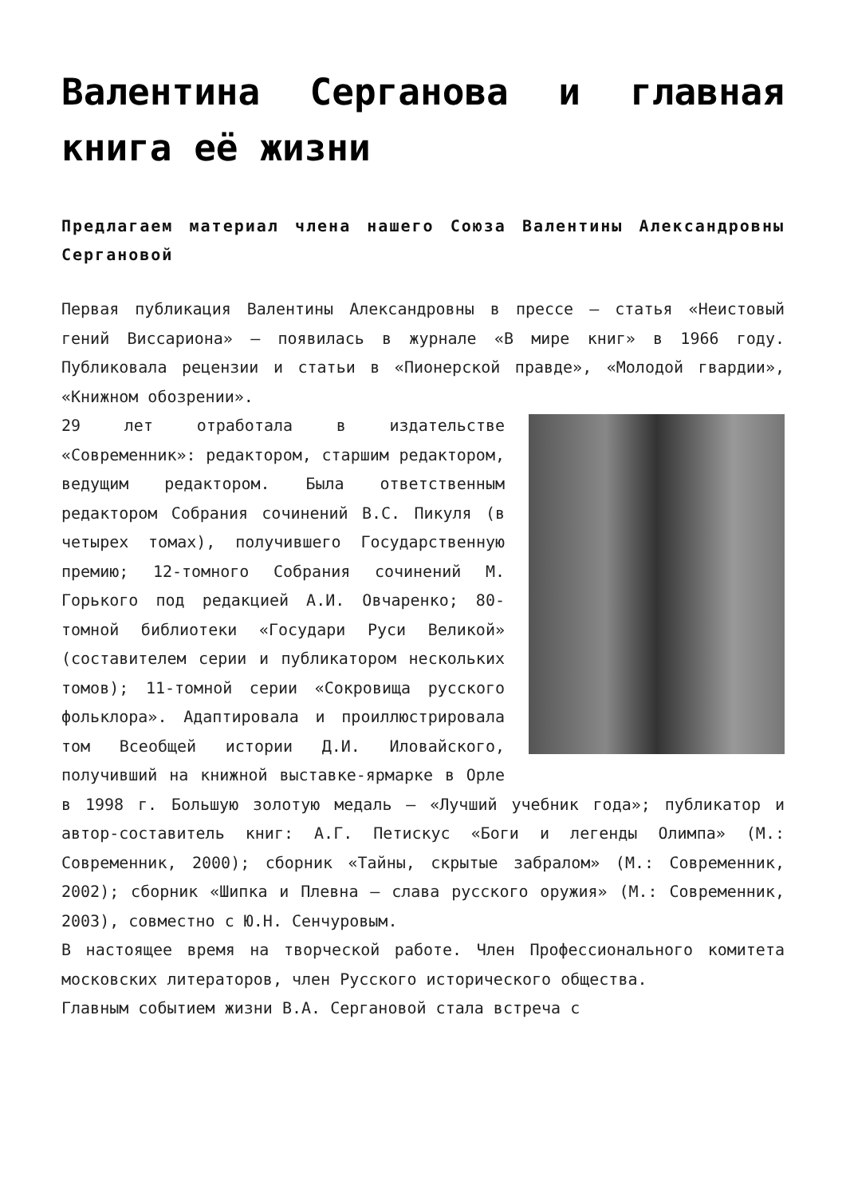Валентина Серганова и главная книга её жизни
Предлагаем материал члена нашего Союза Валентины Александровны Сергановой
Первая публикация Валентины Александровны в прессе — статья «Неистовый гений Виссариона» — появилась в журнале «В мире книг» в 1966 году. Публиковала рецензии и статьи в «Пионерской правде», «Молодой гвардии», «Книжном обозрении».
29 лет отработала в издательстве «Современник»: редактором, старшим редактором, ведущим редактором. Была ответственным редактором Собрания сочинений В.С. Пикуля (в четырех томах), получившего Государственную премию; 12-томного Собрания сочинений М. Горького под редакцией А.И. Овчаренко; 80-томной библиотеки «Государи Руси Великой» (составителем серии и публикатором нескольких томов); 11-томной серии «Сокровища русского фольклора». Адаптировала и проиллюстрировала том Всеобщей истории Д.И. Иловайского, получивший на книжной выставке-ярмарке в Орле в 1998 г. Большую золотую медаль — «Лучший учебник года»; публикатор и автор-составитель книг: А.Г. Петискус «Боги и легенды Олимпа» (М.: Современник, 2000); сборник «Тайны, скрытые забралом» (М.: Современник, 2002); сборник «Шипка и Плевна — слава русского оружия» (М.: Современник, 2003), совместно с Ю.Н. Сенчуровым.
В настоящее время на творческой работе. Член Профессионального комитета московских литераторов, член Русского исторического общества.
Главным событием жизни В.А. Сергановой стала встреча с